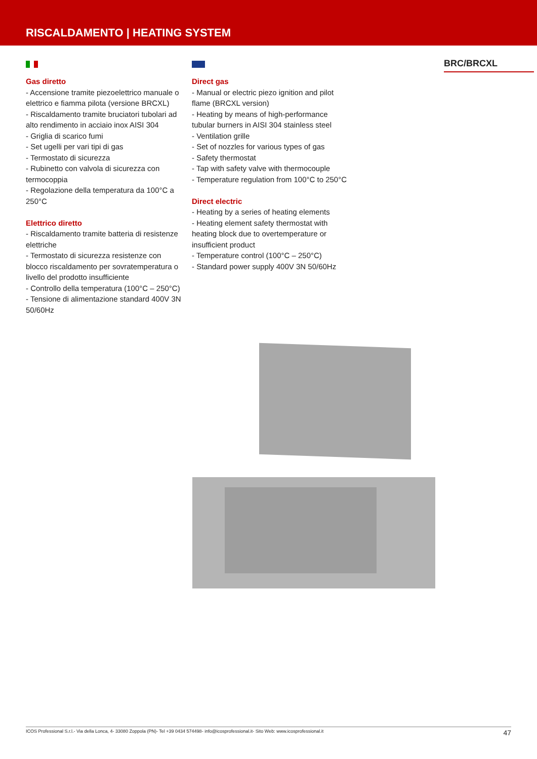RISCALDAMENTO | HEATING SYSTEM
Gas diretto
- Accensione tramite piezoelettrico manuale o elettrico e fiamma pilota (versione BRCXL)
- Riscaldamento tramite bruciatori tubolari ad alto rendimento in acciaio inox AISI 304
- Griglia di scarico fumi
- Set ugelli per vari tipi di gas
- Termostato di sicurezza
- Rubinetto con valvola di sicurezza con termocoppia
- Regolazione della temperatura da 100°C a 250°C
Elettrico diretto
- Riscaldamento tramite batteria di resistenze elettriche
- Termostato di sicurezza resistenze con blocco riscaldamento per sovratemperatura o livello del prodotto insufficiente
- Controllo della temperatura (100°C – 250°C)
- Tensione di alimentazione standard 400V 3N 50/60Hz
Direct gas
- Manual or electric piezo ignition and pilot flame (BRCXL version)
- Heating by means of high-performance tubular burners in AISI 304 stainless steel
- Ventilation grille
- Set of nozzles for various types of gas
- Safety thermostat
- Tap with safety valve with thermocouple
- Temperature regulation from 100°C to 250°C
Direct electric
- Heating by a series of heating elements
- Heating element safety thermostat with heating block due to overtemperature or insufficient product
- Temperature control (100°C – 250°C)
- Standard power supply 400V 3N 50/60Hz
BRC/BRCXL
ICOS Professional S.r.l.- Via della Lonca, 4- 33080 Zoppola (PN)- Tel +39 0434 574498- info@icosprofessional.it- Sito Web: www.icosprofessional.it 47